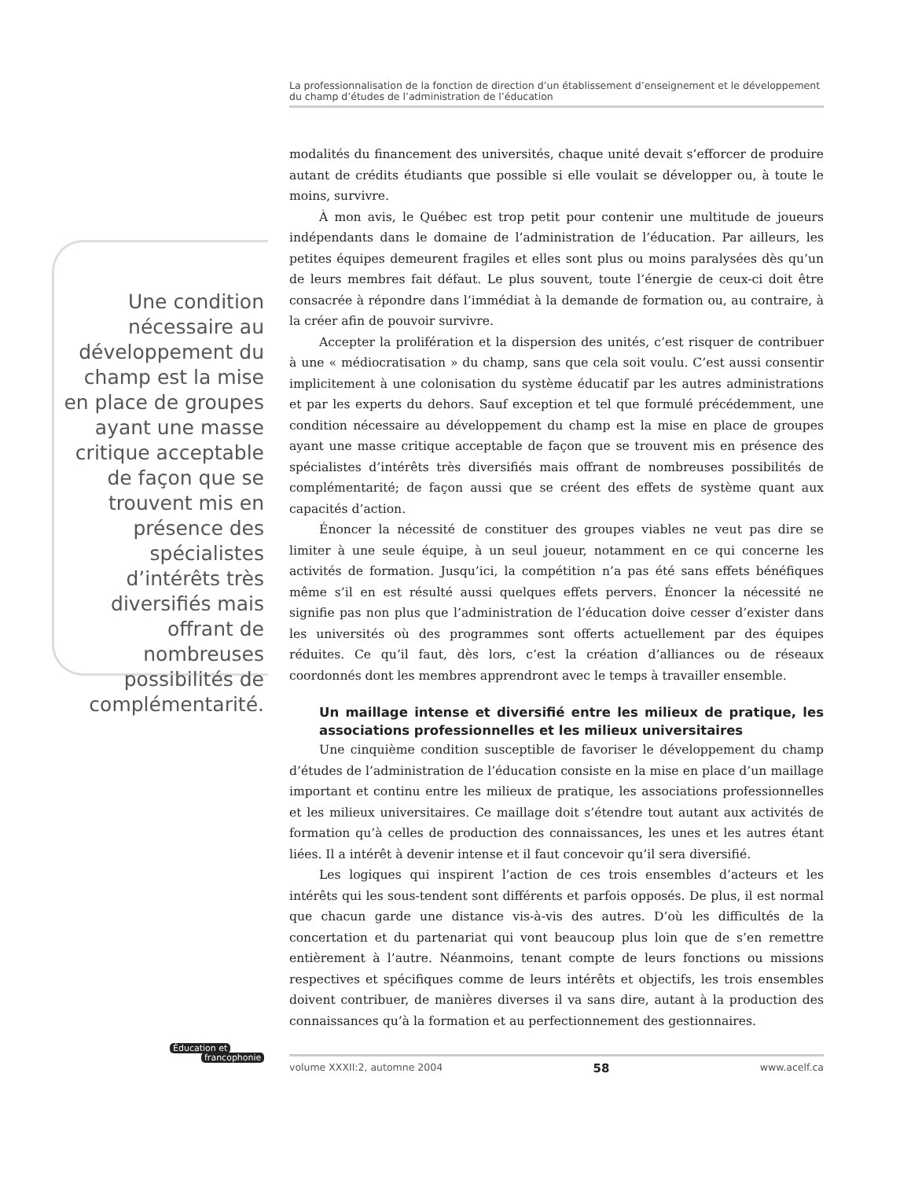La professionnalisation de la fonction de direction d’un établissement d’enseignement et le développement du champ d’études de l’administration de l’éducation
Une condition nécessaire au développement du champ est la mise en place de groupes ayant une masse critique acceptable de façon que se trouvent mis en présence des spécialistes d’intérêts très diversifiés mais offrant de nombreuses possibilités de complémentarité.
modalités du financement des universités, chaque unité devait s’efforcer de produire autant de crédits étudiants que possible si elle voulait se développer ou, à toute le moins, survivre.
À mon avis, le Québec est trop petit pour contenir une multitude de joueurs indépendants dans le domaine de l’administration de l’éducation. Par ailleurs, les petites équipes demeurent fragiles et elles sont plus ou moins paralysées dès qu’un de leurs membres fait défaut. Le plus souvent, toute l’énergie de ceux-ci doit être consacrée à répondre dans l’immédiat à la demande de formation ou, au contraire, à la créer afin de pouvoir survivre.
Accepter la prolifération et la dispersion des unités, c’est risquer de contribuer à une « médiocratisation » du champ, sans que cela soit voulu. C’est aussi consentir implicitement à une colonisation du système éducatif par les autres administrations et par les experts du dehors. Sauf exception et tel que formulé précédemment, une condition nécessaire au développement du champ est la mise en place de groupes ayant une masse critique acceptable de façon que se trouvent mis en présence des spécialistes d’intérêts très diversifiés mais offrant de nombreuses possibilités de complémentarité; de façon aussi que se créent des effets de système quant aux capacités d’action.
Énoncer la nécessité de constituer des groupes viables ne veut pas dire se limiter à une seule équipe, à un seul joueur, notamment en ce qui concerne les activités de formation. Jusqu’ici, la compétition n’a pas été sans effets bénéfiques même s’il en est résulté aussi quelques effets pervers. Énoncer la nécessité ne signifie pas non plus que l’administration de l’éducation doive cesser d’exister dans les universités où des programmes sont offerts actuellement par des équipes réduites. Ce qu’il faut, dès lors, c’est la création d’alliances ou de réseaux coordonnés dont les membres apprendront avec le temps à travailler ensemble.
Un maillage intense et diversifié entre les milieux de pratique, les associations professionnelles et les milieux universitaires
Une cinquième condition susceptible de favoriser le développement du champ d’études de l’administration de l’éducation consiste en la mise en place d’un maillage important et continu entre les milieux de pratique, les associations professionnelles et les milieux universitaires. Ce maillage doit s’étendre tout autant aux activités de formation qu’à celles de production des connaissances, les unes et les autres étant liées. Il a intérêt à devenir intense et il faut concevoir qu’il sera diversifié.
Les logiques qui inspirent l’action de ces trois ensembles d’acteurs et les intérêts qui les sous-tendent sont différents et parfois opposés. De plus, il est normal que chacun garde une distance vis-à-vis des autres. D’où les difficultés de la concertation et du partenariat qui vont beaucoup plus loin que de s’en remettre entièrement à l’autre. Néanmoins, tenant compte de leurs fonctions ou missions respectives et spécifiques comme de leurs intérêts et objectifs, les trois ensembles doivent contribuer, de manières diverses il va sans dire, autant à la production des connaissances qu’à la formation et au perfectionnement des gestionnaires.
Éducation et
francophonie
volume XXXII:2, automne 2004 58 www.acelf.ca